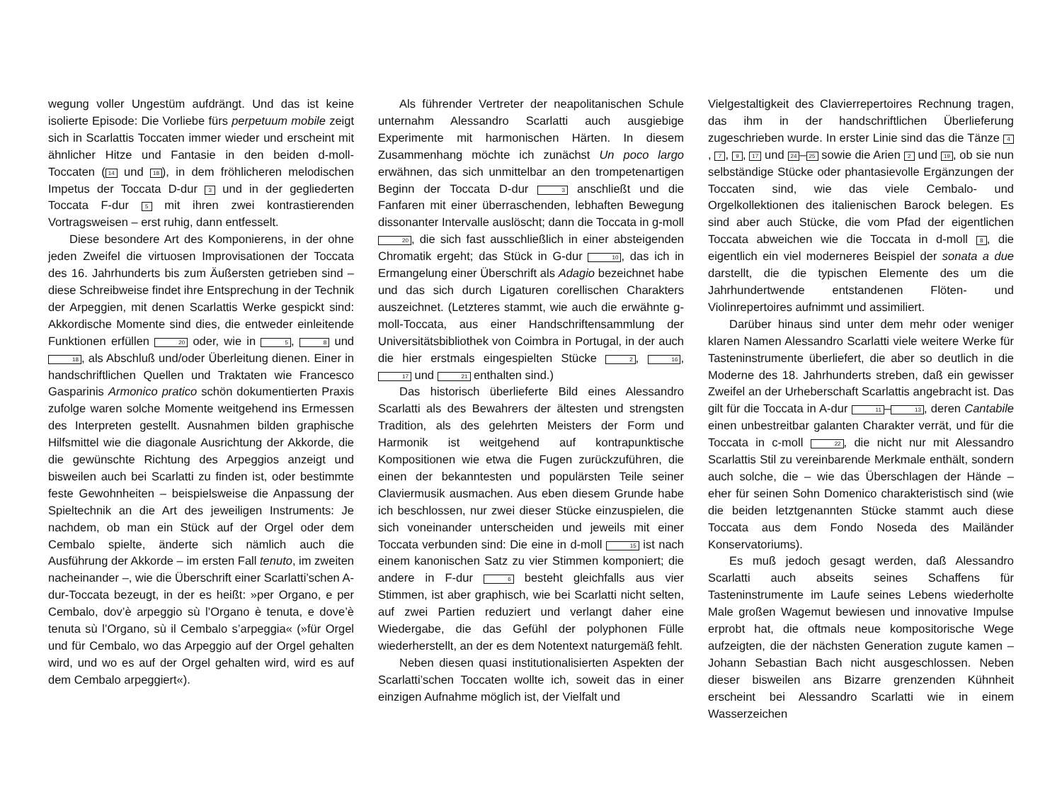wegung voller Ungestüm aufdrängt. Und das ist keine isolierte Episode: Die Vorliebe fürs perpetuum mobile zeigt sich in Scarlattis Toccaten immer wieder und erscheint mit ähnlicher Hitze und Fantasie in den beiden d-moll-Toccaten (14 und 18), in dem fröhlicheren melodischen Impetus der Toccata D-dur 3 und in der gegliederten Toccata F-dur 5 mit ihren zwei kontrastierenden Vortragsweisen – erst ruhig, dann entfesselt.
Diese besondere Art des Komponierens, in der ohne jeden Zweifel die virtuosen Improvisationen der Toccata des 16. Jahrhunderts bis zum Äußersten getrieben sind – diese Schreibweise findet ihre Entsprechung in der Technik der Arpeggien, mit denen Scarlattis Werke gespickt sind: Akkordische Momente sind dies, die entweder einleitende Funktionen erfüllen 20 oder, wie in 5, 8 und 18, als Abschluß und/oder Überleitung dienen. Einer in handschriftlichen Quellen und Traktaten wie Francesco Gasparinis Armonico pratico schön dokumentierten Praxis zufolge waren solche Momente weitgehend ins Ermessen des Interpreten gestellt. Ausnahmen bilden graphische Hilfsmittel wie die diagonale Ausrichtung der Akkorde, die die gewünschte Richtung des Arpeggios anzeigt und bisweilen auch bei Scarlatti zu finden ist, oder bestimmte feste Gewohnheiten – beispielsweise die Anpassung der Spieltechnik an die Art des jeweiligen Instruments: Je nachdem, ob man ein Stück auf der Orgel oder dem Cembalo spielte, änderte sich nämlich auch die Ausführung der Akkorde – im ersten Fall tenuto, im zweiten nacheinander –, wie die Überschrift einer Scarlatti’schen A-dur-Toccata bezeugt, in der es heißt: »per Organo, e per Cembalo, dov’è arpeggio sù l’Organo è tenuta, e dove’è tenuta sù l’Organo, sù il Cembalo s’arpeggia« (»für Orgel und für Cembalo, wo das Arpeggio auf der Orgel gehalten wird, und wo es auf der Orgel gehalten wird, wird es auf dem Cembalo arpeggiert«).
Als führender Vertreter der neapolitanischen Schule unternahm Alessandro Scarlatti auch ausgiebige Experimente mit harmonischen Härten. In diesem Zusammenhang möchte ich zunächst Un poco largo erwähnen, das sich unmittelbar an den trompetenartigen Beginn der Toccata D-dur 3 anschließt und die Fanfaren mit einer überraschenden, lebhaften Bewegung dissonanter Intervalle auslöscht; dann die Toccata in g-moll 20, die sich fast ausschließlich in einer absteigenden Chromatik ergeht; das Stück in G-dur 10, das ich in Ermangelung einer Überschrift als Adagio bezeichnet habe und das sich durch Ligaturen corellischen Charakters auszeichnet. (Letzteres stammt, wie auch die erwähnte g-moll-Toccata, aus einer Handschriftensammlung der Universitätsbibliothek von Coimbra in Portugal, in der auch die hier erstmals eingespielten Stücke 2, 16, 17 und 21 enthalten sind.)
Das historisch überlieferte Bild eines Alessandro Scarlatti als des Bewahrers der ältesten und strengsten Tradition, als des gelehrten Meisters der Form und Harmonik ist weitgehend auf kontrapunktische Kompositionen wie etwa die Fugen zurückzuführen, die einen der bekanntesten und populärsten Teile seiner Claviermusik ausmachen. Aus eben diesem Grunde habe ich beschlossen, nur zwei dieser Stücke einzuspielen, die sich voneinander unterscheiden und jeweils mit einer Toccata verbunden sind: Die eine in d-moll 15 ist nach einem kanonischen Satz zu vier Stimmen komponiert; die andere in F-dur 6 besteht gleichfalls aus vier Stimmen, ist aber graphisch, wie bei Scarlatti nicht selten, auf zwei Partien reduziert und verlangt daher eine Wiedergabe, die das Gefühl der polyphonen Fülle wiederherstellt, an der es dem Notentext naturgemäß fehlt.
Neben diesen quasi institutionalisierten Aspekten der Scarlatti’schen Toccaten wollte ich, soweit das in einer einzigen Aufnahme möglich ist, der Vielfalt und
Vielgestaltigkeit des Clavierrepertoires Rechnung tragen, das ihm in der handschriftlichen Überlieferung zugeschrieben wurde. In erster Linie sind das die Tänze 4, 7, 9, 17 und 24 – 25 sowie die Arien 2 und 19, ob sie nun selbständige Stücke oder phantasievolle Ergänzungen der Toccaten sind, wie das viele Cembalo- und Orgelkollektionen des italienischen Barock belegen. Es sind aber auch Stücke, die vom Pfad der eigentlichen Toccata abweichen wie die Toccata in d-moll 8, die eigentlich ein viel moderneres Beispiel der sonata a due darstellt, die die typischen Elemente des um die Jahrhundertwende entstandenen Flöten- und Violinrepertoires aufnimmt und assimiliert.
Darüber hinaus sind unter dem mehr oder weniger klaren Namen Alessandro Scarlatti viele weitere Werke für Tasteninstrumente überliefert, die aber so deutlich in die Moderne des 18. Jahrhunderts streben, daß ein gewisser Zweifel an der Urheberschaft Scarlattis angebracht ist. Das gilt für die Toccata in A-dur 11 – 13, deren Cantabile einen unbestreitbar galanten Charakter verrät, und für die Toccata in c-moll 22, die nicht nur mit Alessandro Scarlattis Stil zu vereinbarende Merkmale enthält, sondern auch solche, die – wie das Überschlagen der Hände – eher für seinen Sohn Domenico charakteristisch sind (wie die beiden letztgenannten Stücke stammt auch diese Toccata aus dem Fondo Noseda des Mailänder Konservatoriums).
Es muß jedoch gesagt werden, daß Alessandro Scarlatti auch abseits seines Schaffens für Tasteninstrumente im Laufe seines Lebens wiederholte Male großen Wagemut bewiesen und innovative Impulse erprobt hat, die oftmals neue kompositorische Wege aufzeigten, die der nächsten Generation zugute kamen – Johann Sebastian Bach nicht ausgeschlossen. Neben dieser bisweilen ans Bizarre grenzenden Kühnheit erscheint bei Alessandro Scarlatti wie in einem Wasserzeichen